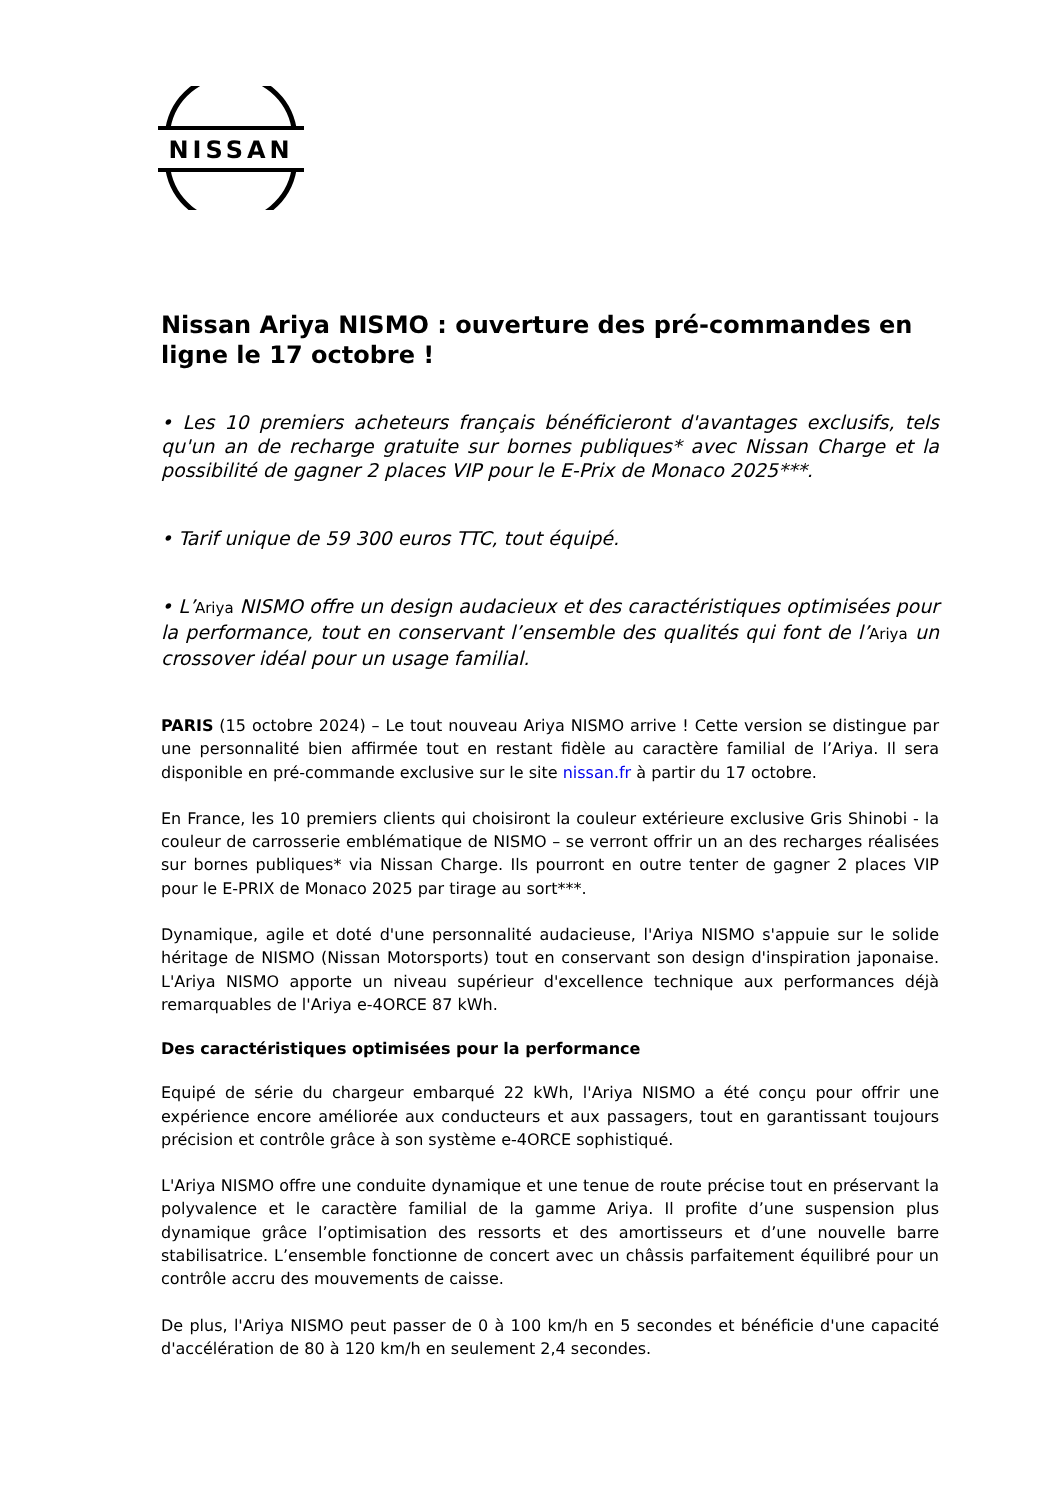NISSAN
Nissan Ariya NISMO : ouverture des pré-commandes en ligne le 17 octobre !
• Les 10 premiers acheteurs français bénéficieront d'avantages exclusifs, tels qu'un an de recharge gratuite sur bornes publiques* avec Nissan Charge et la possibilité de gagner 2 places VIP pour le E-Prix de Monaco 2025***.
• Tarif unique de 59 300 euros TTC, tout équipé.
• L’Ariya NISMO offre un design audacieux et des caractéristiques optimisées pour la performance, tout en conservant l’ensemble des qualités qui font de l’Ariya un crossover idéal pour un usage familial.
PARIS (15 octobre 2024) – Le tout nouveau Ariya NISMO arrive ! Cette version se distingue par une personnalité bien affirmée tout en restant fidèle au caractère familial de l’Ariya. Il sera disponible en pré-commande exclusive sur le site nissan.fr à partir du 17 octobre.
En France, les 10 premiers clients qui choisiront la couleur extérieure exclusive Gris Shinobi - la couleur de carrosserie emblématique de NISMO – se verront offrir un an des recharges réalisées sur bornes publiques* via Nissan Charge. Ils pourront en outre tenter de gagner 2 places VIP pour le E-PRIX de Monaco 2025 par tirage au sort***.
Dynamique, agile et doté d'une personnalité audacieuse, l'Ariya NISMO s'appuie sur le solide héritage de NISMO (Nissan Motorsports) tout en conservant son design d'inspiration japonaise. L'Ariya NISMO apporte un niveau supérieur d'excellence technique aux performances déjà remarquables de l'Ariya e-4ORCE 87 kWh.
Des caractéristiques optimisées pour la performance
Equipé de série du chargeur embarqué 22 kWh, l'Ariya NISMO a été conçu pour offrir une expérience encore améliorée aux conducteurs et aux passagers, tout en garantissant toujours précision et contrôle grâce à son système e-4ORCE sophistiqué.
L'Ariya NISMO offre une conduite dynamique et une tenue de route précise tout en préservant la polyvalence et le caractère familial de la gamme Ariya. Il profite d’une suspension plus dynamique grâce l’optimisation des ressorts et des amortisseurs et d’une nouvelle barre stabilisatrice. L’ensemble fonctionne de concert avec un châssis parfaitement équilibré pour un contrôle accru des mouvements de caisse.
De plus, l'Ariya NISMO peut passer de 0 à 100 km/h en 5 secondes et bénéficie d'une capacité d'accélération de 80 à 120 km/h en seulement 2,4 secondes.